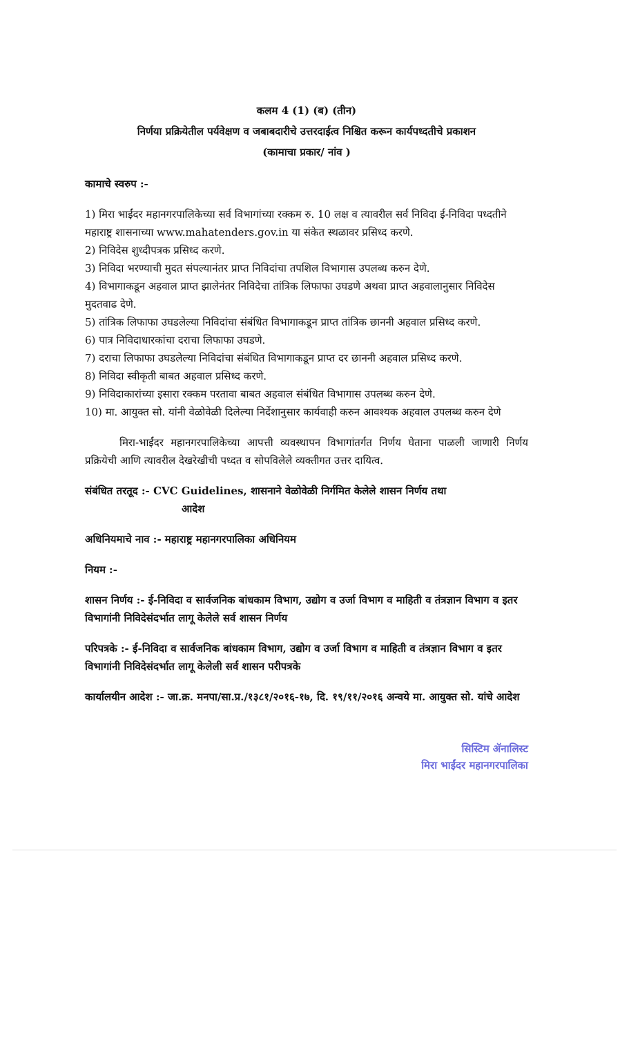कलम 4 (1) (ब) (तीन)
निर्णया प्रक्रियेतील पर्यवेक्षण व जबाबदारीचे उत्तरदाईत्व निश्चित करून कार्यपध्दतीचे प्रकाशन
(कामाचा प्रकार/ नांव )
कामाचे स्वरुप :-
1) मिरा भाईंदर महानगरपालिकेच्या सर्व विभागांच्या रक्कम रु. 10 लक्ष व त्यावरील सर्व निविदा ई-निविदा पध्दतीने महाराष्ट्र शासनाच्या www.mahatenders.gov.in या संकेत स्थळावर प्रसिध्द करणे.
2) निविदेस शुध्दीपत्रक प्रसिध्द करणे.
3) निविदा भरण्याची मुदत संपल्यानंतर प्राप्त निविदांचा तपशिल विभागास उपलब्ध करुन देणे.
4) विभागाकडून अहवाल प्राप्त झालेनंतर निविदेचा तांत्रिक लिफाफा उघडणे अथवा प्राप्त अहवालानुसार निविदेस मुदतवाढ देणे.
5) तांत्रिक लिफाफा उघडलेल्या निविदांचा संबंधित विभागाकडून प्राप्त तांत्रिक छाननी अहवाल प्रसिध्द करणे.
6) पात्र निविदाधारकांचा दराचा लिफाफा उघडणे.
7) दराचा लिफाफा उघडलेल्या निविदांचा संबंधित विभागाकडून प्राप्त दर छाननी अहवाल प्रसिध्द करणे.
8) निविदा स्वीकृती बाबत अहवाल प्रसिध्द करणे.
9) निविदाकारांच्या इसारा रक्कम परतावा बाबत अहवाल संबंधित विभागास उपलब्ध करुन देणे.
10) मा. आयुक्त सो. यांनी वेळोवेळी दिलेल्या निर्देशानुसार कार्यवाही करुन आवश्यक अहवाल उपलब्ध करुन देणे
मिरा-भाईंदर महानगरपालिकेच्या आपत्ती व्यवस्थापन विभागांतर्गत निर्णय घेताना पाळली जाणारी निर्णय प्रक्रियेची आणि त्यावरील देखरेखीची पध्दत व सोपविलेले व्यक्तीगत उत्तर दायित्व.
संबंधित तरतूद :- CVC Guidelines, शासनाने वेळोवेळी निर्गमित केलेले शासन निर्णय तथा
आदेश
अधिनियमाचे नाव :- महाराष्ट्र महानगरपालिका अधिनियम
नियम :-
शासन निर्णय :- ई-निविदा व सार्वजनिक बांधकाम विभाग, उद्योग व उर्जा विभाग व माहिती व तंत्रज्ञान विभाग व इतर विभागांनी निविदेसंदर्भात लागू केलेले सर्व शासन निर्णय
परिपत्रके :- ई-निविदा व सार्वजनिक बांधकाम विभाग, उद्योग व उर्जा विभाग व माहिती व तंत्रज्ञान विभाग व इतर विभागांनी निविदेसंदर्भात लागू केलेली सर्व शासन परीपत्रके
कार्यालयीन आदेश :- जा.क्र. मनपा/सा.प्र./१३८१/२०१६-१७, दि. १९/११/२०१६ अन्वये मा. आयुक्त सो. यांचे आदेश
सिस्टिम ॲनालिस्ट
मिरा भाईंदर महानगरपालिका